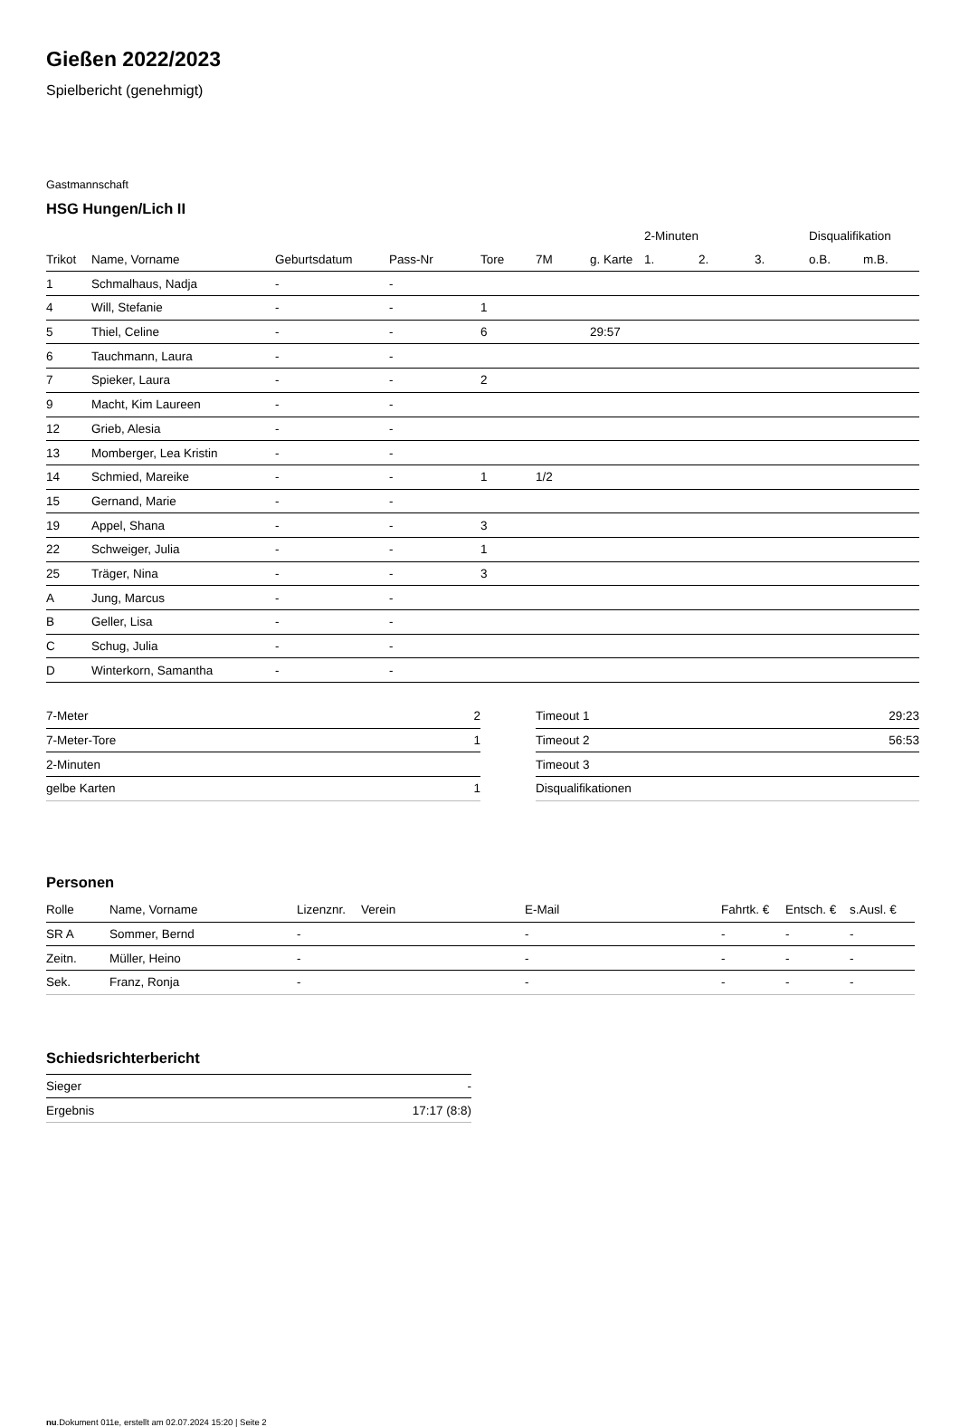Gießen 2022/2023
Spielbericht (genehmigt)
Gastmannschaft
HSG Hungen/Lich II
| | | | | | | | 2-Minuten | | | Disqualifikation | |
| --- | --- | --- | --- | --- | --- | --- | --- | --- | --- | --- | --- |
| Trikot | Name, Vorname | Geburtsdatum | Pass-Nr | Tore | 7M | g. Karte | 1. | 2. | 3. | o.B. | m.B. |
| 1 | Schmalhaus, Nadja | - | - | | | | | | | | |
| 4 | Will, Stefanie | - | - | 1 | | | | | | | |
| 5 | Thiel, Celine | - | - | 6 | | 29:57 | | | | | |
| 6 | Tauchmann, Laura | - | - | | | | | | | | |
| 7 | Spieker, Laura | - | - | 2 | | | | | | | |
| 9 | Macht, Kim Laureen | - | - | | | | | | | | |
| 12 | Grieb, Alesia | - | - | | | | | | | | |
| 13 | Momberger, Lea Kristin | - | - | | | | | | | | |
| 14 | Schmied, Mareike | - | - | 1 | 1/2 | | | | | | |
| 15 | Gernand, Marie | - | - | | | | | | | | |
| 19 | Appel, Shana | - | - | 3 | | | | | | | |
| 22 | Schweiger, Julia | - | - | 1 | | | | | | | |
| 25 | Träger, Nina | - | - | 3 | | | | | | | |
| A | Jung, Marcus | - | - | | | | | | | | |
| B | Geller, Lisa | - | - | | | | | | | | |
| C | Schug, Julia | - | - | | | | | | | | |
| D | Winterkorn, Samantha | - | - | | | | | | | | |
| 7-Meter | 2 |
| 7-Meter-Tore | 1 |
| 2-Minuten | |
| gelbe Karten | 1 |
| Timeout 1 | 29:23 |
| Timeout 2 | 56:53 |
| Timeout 3 | |
| Disqualifikationen | |
Personen
| Rolle | Name, Vorname | Lizenznr. | Verein | E-Mail | Fahrtk. € | Entsch. € | s.Ausl. € |
| --- | --- | --- | --- | --- | --- | --- | --- |
| SR A | Sommer, Bernd | - | | - | - | - | - |
| Zeitn. | Müller, Heino | - | | - | - | - | - |
| Sek. | Franz, Ronja | - | | - | - | - | - |
Schiedsrichterbericht
| Sieger | - |
| Ergebnis | 17:17 (8:8) |
nu.Dokument 011e, erstellt am 02.07.2024 15:20 | Seite 2